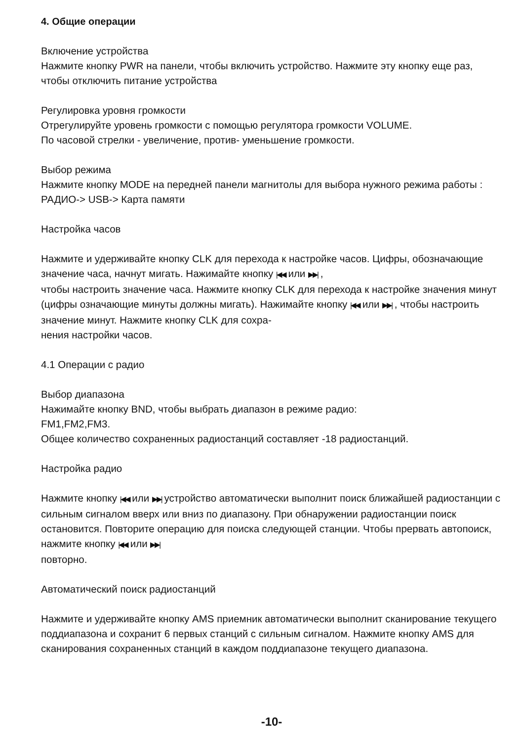4. Общие операции
Включение устройства
Нажмите кнопку PWR на панели, чтобы включить устройство. Нажмите эту кнопку еще раз, чтобы отключить питание устройства
Регулировка уровня громкости
Отрегулируйте уровень громкости с помощью регулятора громкости VOLUME.
По часовой стрелки - увеличение, против- уменьшение громкости.
Выбор режима
Нажмите кнопку MODE на передней панели магнитолы для выбора нужного режима работы : РАДИО-> USB-> Карта памяти
Настройка часов
Нажмите и удерживайте кнопку CLK для перехода к настройке часов. Цифры, обозначающие значение часа, начнут мигать. Нажимайте кнопку |◀◀ или ▶▶| ,
чтобы настроить значение часа. Нажмите кнопку CLK для перехода к настройке значения минут (цифры означающие минуты должны мигать). Нажимайте кнопку |◀◀ или ▶▶| , чтобы настроить значение минут. Нажмите кнопку CLK для сохра-
нения настройки часов.
4.1 Операции с радио
Выбор диапазона
Нажимайте кнопку BND, чтобы выбрать диапазон в режиме радио:
FM1,FM2,FM3.
Общее количество сохраненных радиостанций составляет -18 радиостанций.
Настройка радио
Нажмите кнопку |◀◀ или ▶▶| устройство автоматически выполнит поиск ближайшей радиостанции с сильным сигналом вверх или вниз по диапазону. При обнаружении радиостанции поиск остановится. Повторите операцию для поиска следующей станции. Чтобы прервать автопоиск, нажмите кнопку |◀◀ или ▶▶|
повторно.
Автоматический поиск радиостанций
Нажмите и удерживайте кнопку AMS приемник автоматически выполнит сканирование текущего поддиапазона и сохранит 6 первых станций с сильным сигналом. Нажмите кнопку AMS для сканирования сохраненных станций в каждом поддиапазоне текущего диапазона.
-10-